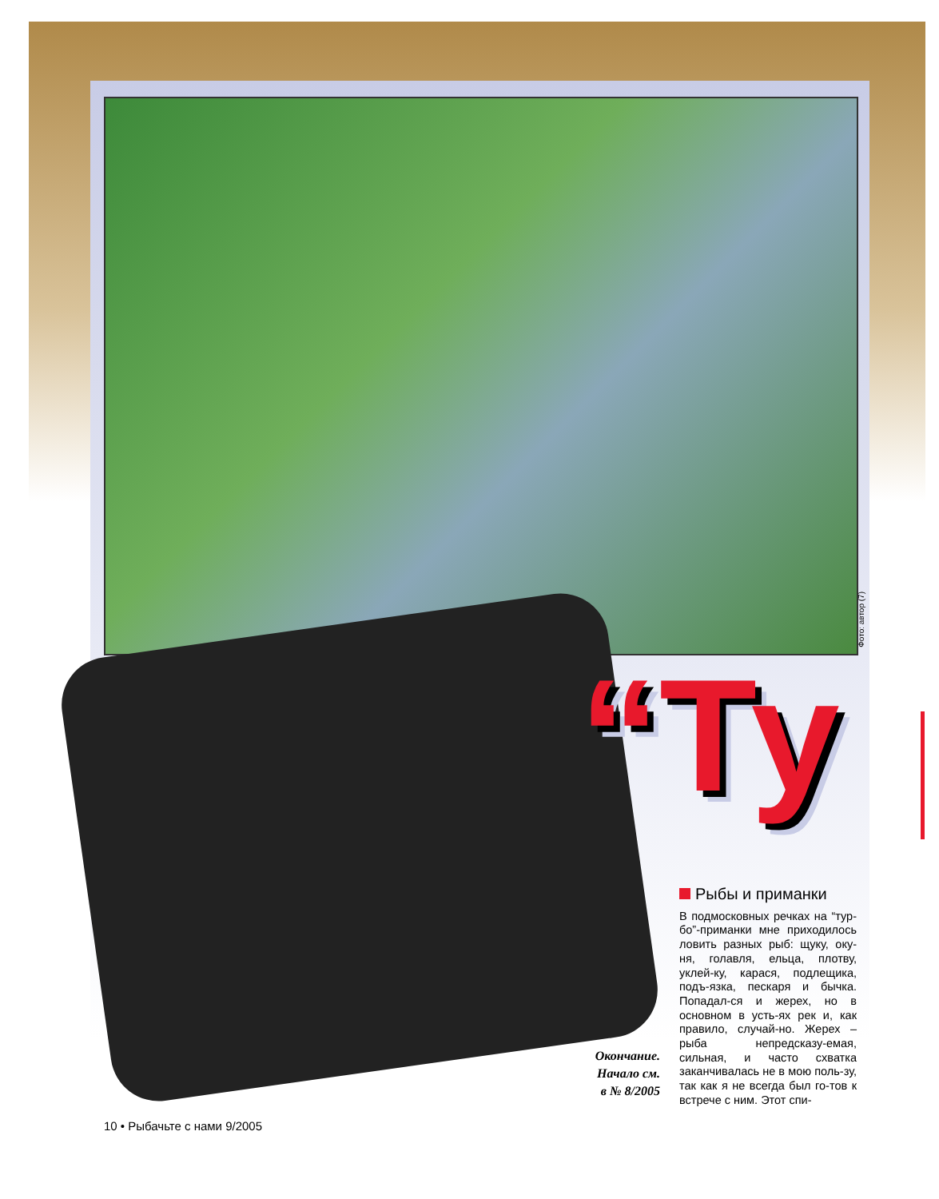Фото: автор (7)
“Ту
Рыбы и приманки
В подмосковных речках на “тур-бо”-приманки мне приходилось ловить разных рыб: щуку, оку-ня, голавля, ельца, плотву, уклей-ку, карася, подлещика, подъ-язка, пескаря и бычка. Попадал-ся и жерех, но в основном в усть-ях рек и, как правило, случай-но. Жерех – рыба непредсказу-емая, сильная, и часто схватка заканчивалась не в мою поль-зу, так как я не всегда был го-тов к встрече с ним. Этот спи-
Окончание.
Начало см.
в № 8/2005
10 • Рыбачьте с нами 9/2005